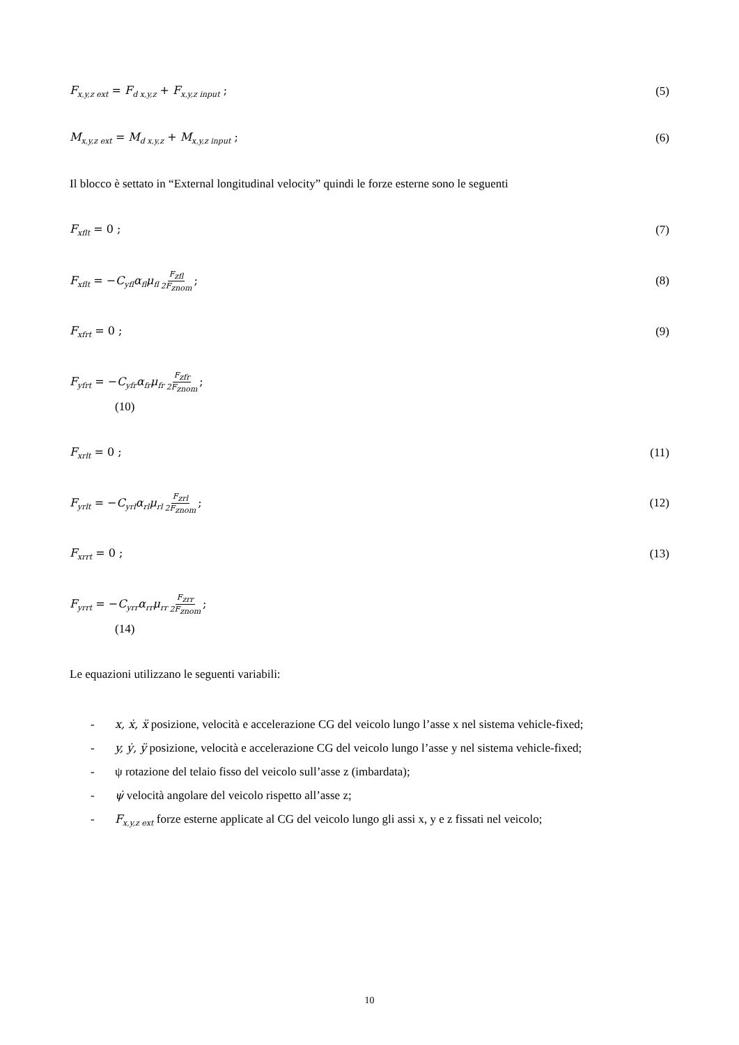F<sub>x,y,z ext</sub> = F<sub>d x,y,z</sub> + F<sub>x,y,z input</sub> ; (5)
M<sub>x,y,z ext</sub> = M<sub>d x,y,z</sub> + M<sub>x,y,z input</sub> ; (6)
Il blocco è settato in “External longitudinal velocity” quindi le forze esterne sono le seguenti
F<sub>xflt</sub> = 0 ; (7)
F<sub>xflt</sub> = −C<sub>yfl</sub>α<sub>fl</sub>μ<sub>fl</sub> F<sub>zfl</sub> 2F<sub>znom</sub>; (8)
F<sub>xfrt</sub> = 0 ; (9)
F<sub>yfrt</sub> = −C<sub>yfr</sub>α<sub>fr</sub>μ<sub>fr</sub> F<sub>zfr</sub> 2F<sub>znom</sub>;
(10)
F<sub>xrlt</sub> = 0 ; (11)
F<sub>yrlt</sub> = −C<sub>yrl</sub>α<sub>rl</sub>μ<sub>rl</sub> F<sub>zrl</sub> 2F<sub>znom</sub>; (12)
F<sub>xrrt</sub> = 0 ; (13)
F<sub>yrrt</sub> = −C<sub>yrr</sub>α<sub>rr</sub>μ<sub>rr</sub> F<sub>zrr</sub> 2F<sub>znom</sub>;
(14)
Le equazioni utilizzano le seguenti variabili:
- x, ẋ, ẍ posizione, velocità e accelerazione CG del veicolo lungo l’asse x nel sistema vehicle-fixed;
- y, ẏ, ÿ posizione, velocità e accelerazione CG del veicolo lungo l’asse y nel sistema vehicle-fixed;
- ψ rotazione del telaio fisso del veicolo sull’asse z (imbardata);
- ψ̇ velocità angolare del veicolo rispetto all’asse z;
- F<sub>x,y,z ext</sub> forze esterne applicate al CG del veicolo lungo gli assi x, y e z fissati nel veicolo;
10